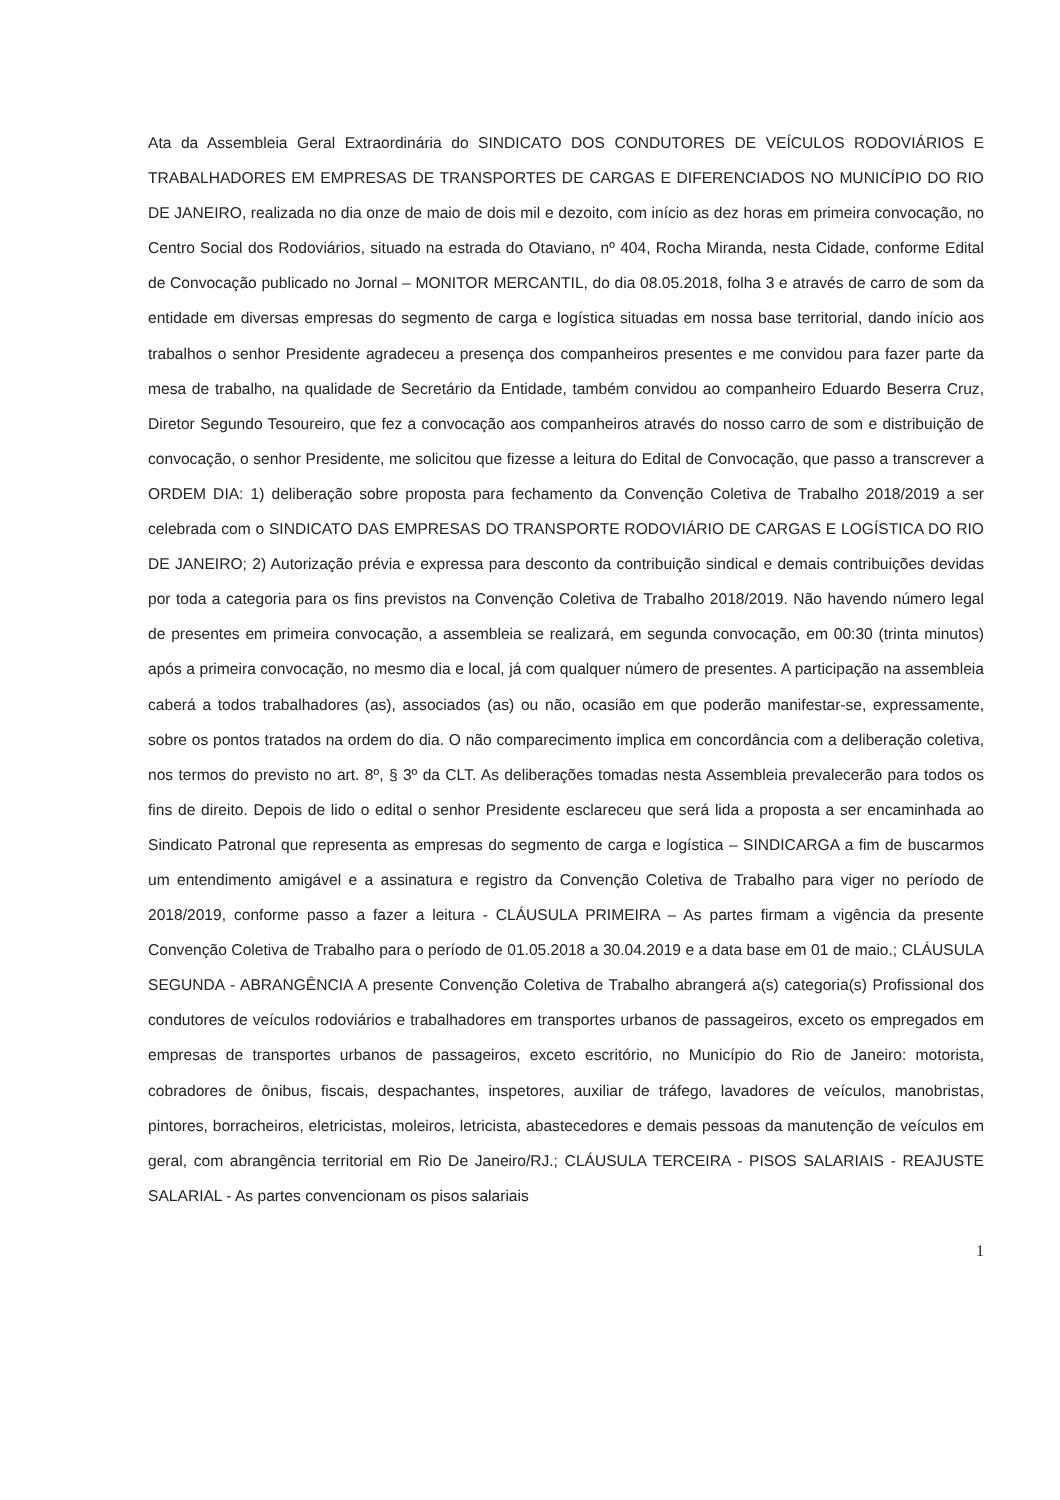Ata da Assembleia Geral Extraordinária do SINDICATO DOS CONDUTORES DE VEÍCULOS RODOVIÁRIOS E TRABALHADORES EM EMPRESAS DE TRANSPORTES DE CARGAS E DIFERENCIADOS NO MUNICÍPIO DO RIO DE JANEIRO, realizada no dia onze de maio de dois mil e dezoito, com início as dez horas em primeira convocação, no Centro Social dos Rodoviários, situado na estrada do Otaviano, nº 404, Rocha Miranda, nesta Cidade, conforme Edital de Convocação publicado no Jornal – MONITOR MERCANTIL, do dia 08.05.2018, folha 3 e através de carro de som da entidade em diversas empresas do segmento de carga e logística situadas em nossa base territorial, dando início aos trabalhos o senhor Presidente agradeceu a presença dos companheiros presentes e me convidou para fazer parte da mesa de trabalho, na qualidade de Secretário da Entidade, também convidou ao companheiro Eduardo Beserra Cruz, Diretor Segundo Tesoureiro, que fez a convocação aos companheiros através do nosso carro de som e distribuição de convocação, o senhor Presidente, me solicitou que fizesse a leitura do Edital de Convocação, que passo a transcrever a ORDEM DIA: 1) deliberação sobre proposta para fechamento da Convenção Coletiva de Trabalho 2018/2019 a ser celebrada com o SINDICATO DAS EMPRESAS DO TRANSPORTE RODOVIÁRIO DE CARGAS E LOGÍSTICA DO RIO DE JANEIRO; 2) Autorização prévia e expressa para desconto da contribuição sindical e demais contribuições devidas por toda a categoria para os fins previstos na Convenção Coletiva de Trabalho 2018/2019. Não havendo número legal de presentes em primeira convocação, a assembleia se realizará, em segunda convocação, em 00:30 (trinta minutos) após a primeira convocação, no mesmo dia e local, já com qualquer número de presentes. A participação na assembleia caberá a todos trabalhadores (as), associados (as) ou não, ocasião em que poderão manifestar-se, expressamente, sobre os pontos tratados na ordem do dia. O não comparecimento implica em concordância com a deliberação coletiva, nos termos do previsto no art. 8º, § 3º da CLT. As deliberações tomadas nesta Assembleia prevalecerão para todos os fins de direito. Depois de lido o edital o senhor Presidente esclareceu que será lida a proposta a ser encaminhada ao Sindicato Patronal que representa as empresas do segmento de carga e logística – SINDICARGA a fim de buscarmos um entendimento amigável e a assinatura e registro da Convenção Coletiva de Trabalho para viger no período de 2018/2019, conforme passo a fazer a leitura - CLÁUSULA PRIMEIRA – As partes firmam a vigência da presente Convenção Coletiva de Trabalho para o período de 01.05.2018 a 30.04.2019 e a data base em 01 de maio.; CLÁUSULA SEGUNDA - ABRANGÊNCIA A presente Convenção Coletiva de Trabalho abrangerá a(s) categoria(s) Profissional dos condutores de veículos rodoviários e trabalhadores em transportes urbanos de passageiros, exceto os empregados em empresas de transportes urbanos de passageiros, exceto escritório, no Município do Rio de Janeiro: motorista, cobradores de ônibus, fiscais, despachantes, inspetores, auxiliar de tráfego, lavadores de veículos, manobristas, pintores, borracheiros, eletricistas, moleiros, letricista, abastecedores e demais pessoas da manutenção de veículos em geral, com abrangência territorial em Rio De Janeiro/RJ.; CLÁUSULA TERCEIRA - PISOS SALARIAIS - REAJUSTE SALARIAL - As partes convencionam os pisos salariais
1